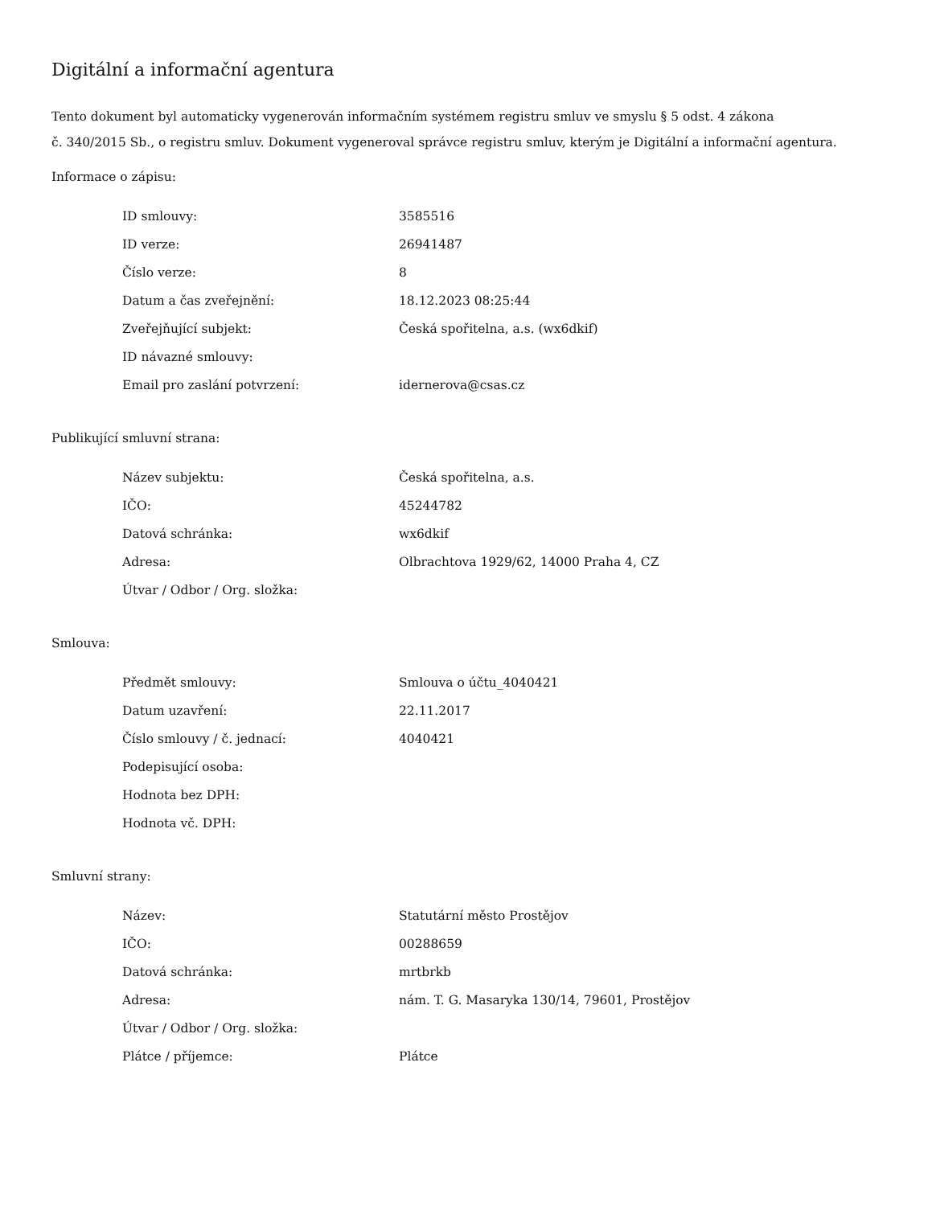Digitální a informační agentura
Tento dokument byl automaticky vygenerován informačním systémem registru smluv ve smyslu § 5 odst. 4 zákona
č. 340/2015 Sb., o registru smluv. Dokument vygeneroval správce registru smluv, kterým je Digitální a informační agentura.
Informace o zápisu:
| ID smlouvy: | 3585516 |
| ID verze: | 26941487 |
| Číslo verze: | 8 |
| Datum a čas zveřejnění: | 18.12.2023 08:25:44 |
| Zveřejňující subjekt: | Česká spořitelna, a.s. (wx6dkif) |
| ID návazné smlouvy: | |
| Email pro zaslání potvrzení: | idernerova@csas.cz |
Publikující smluvní strana:
| Název subjektu: | Česká spořitelna, a.s. |
| IČO: | 45244782 |
| Datová schránka: | wx6dkif |
| Adresa: | Olbrachtova 1929/62, 14000 Praha 4, CZ |
| Útvar / Odbor / Org. složka: | |
Smlouva:
| Předmět smlouvy: | Smlouva o účtu_4040421 |
| Datum uzavření: | 22.11.2017 |
| Číslo smlouvy / č. jednací: | 4040421 |
| Podepisující osoba: | |
| Hodnota bez DPH: | |
| Hodnota vč. DPH: | |
Smluvní strany:
| Název: | Statutární město Prostějov |
| IČO: | 00288659 |
| Datová schránka: | mrtbrkb |
| Adresa: | nám. T. G. Masaryka 130/14, 79601, Prostějov |
| Útvar / Odbor / Org. složka: | |
| Plátce / příjemce: | Plátce |